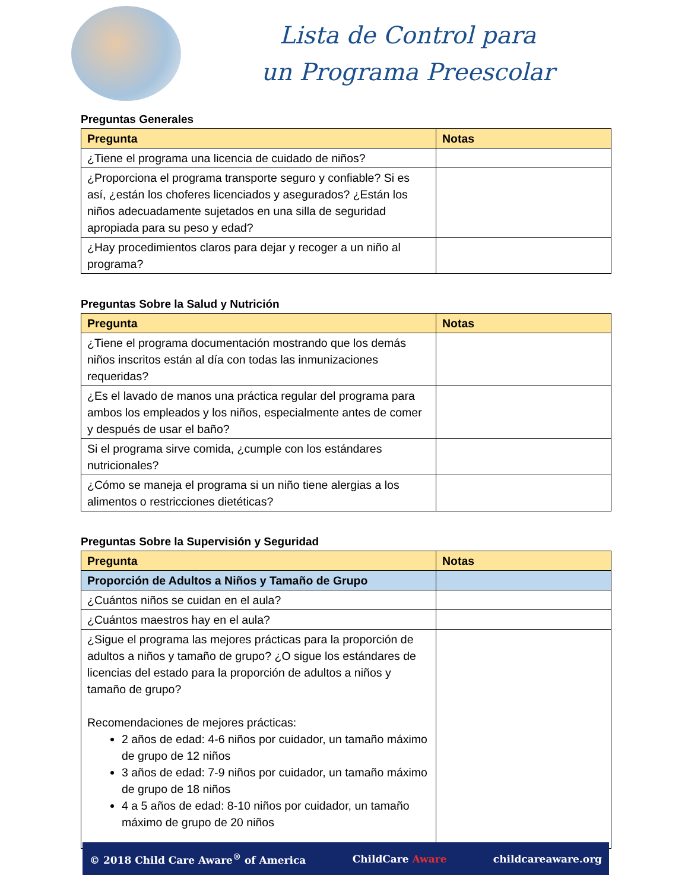Lista de Control para
un Programa Preescolar
Preguntas Generales
| Pregunta | Notas |
| --- | --- |
| ¿Tiene el programa una licencia de cuidado de niños? | |
| ¿Proporciona el programa transporte seguro y confiable? Si es así, ¿están los choferes licenciados y asegurados? ¿Están los niños adecuadamente sujetados en una silla de seguridad apropiada para su peso y edad? | |
| ¿Hay procedimientos claros para dejar y recoger a un niño al programa? | |
Preguntas Sobre la Salud y Nutrición
| Pregunta | Notas |
| --- | --- |
| ¿Tiene el programa documentación mostrando que los demás niños inscritos están al día con todas las inmunizaciones requeridas? | |
| ¿Es el lavado de manos una práctica regular del programa para ambos los empleados y los niños, especialmente antes de comer y después de usar el baño? | |
| Si el programa sirve comida, ¿cumple con los estándares nutricionales? | |
| ¿Cómo se maneja el programa si un niño tiene alergias a los alimentos o restricciones dietéticas? | |
Preguntas Sobre la Supervisión y Seguridad
| Pregunta | Notas |
| --- | --- |
| Proporción de Adultos a Niños y Tamaño de Grupo | |
| ¿Cuántos niños se cuidan en el aula? | |
| ¿Cuántos maestros hay en el aula? | |
| ¿Sigue el programa las mejores prácticas para la proporción de adultos a niños y tamaño de grupo? ¿O sigue los estándares de licencias del estado para la proporción de adultos a niños y tamaño de grupo? Recomendaciones de mejores prácticas: 2 años de edad: 4-6 niños por cuidador, un tamaño máximo de grupo de 12 niños 3 años de edad: 7-9 niños por cuidador, un tamaño máximo de grupo de 18 niños 4 a 5 años de edad: 8-10 niños por cuidador, un tamaño máximo de grupo de 20 niños | |
© 2018 Child Care Aware<sup>®</sup> of America ChildCare Aware childcareaware.org